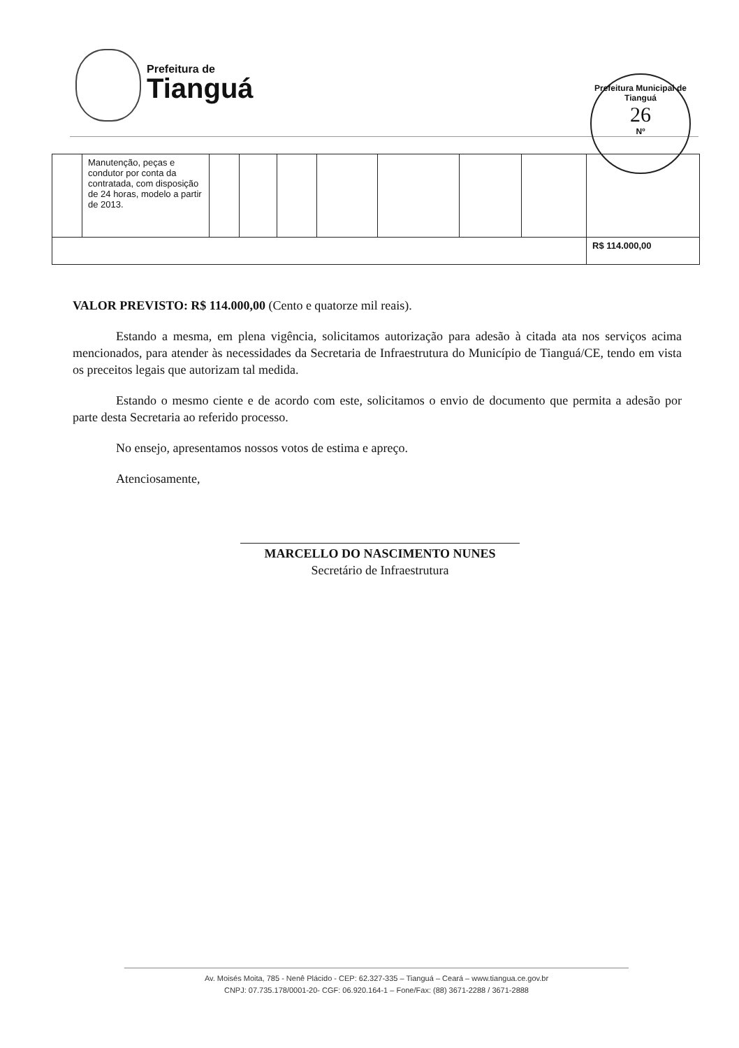Prefeitura de
Tianguá
Prefeitura Municipal de Tianguá
26
Nº
| | Manutenção, peças e condutor por conta da contratada, com disposição de 24 horas, modelo a partir de 2013. | | | | | | | | |
| | | | | | | | | | R$ 114.000,00 |
VALOR PREVISTO: R$ 114.000,00 (Cento e quatorze mil reais).
Estando a mesma, em plena vigência, solicitamos autorização para adesão à citada ata nos serviços acima mencionados, para atender às necessidades da Secretaria de Infraestrutura do Município de Tianguá/CE, tendo em vista os preceitos legais que autorizam tal medida.
Estando o mesmo ciente e de acordo com este, solicitamos o envio de documento que permita a adesão por parte desta Secretaria ao referido processo.
No ensejo, apresentamos nossos votos de estima e apreço.
Atenciosamente,
MARCELLO DO NASCIMENTO NUNES
Secretário de Infraestrutura
Av. Moisés Moita, 785 - Nenê Plácido - CEP: 62.327-335 – Tianguá – Ceará – www.tiangua.ce.gov.br
CNPJ: 07.735.178/0001-20- CGF: 06.920.164-1 – Fone/Fax: (88) 3671-2288 / 3671-2888